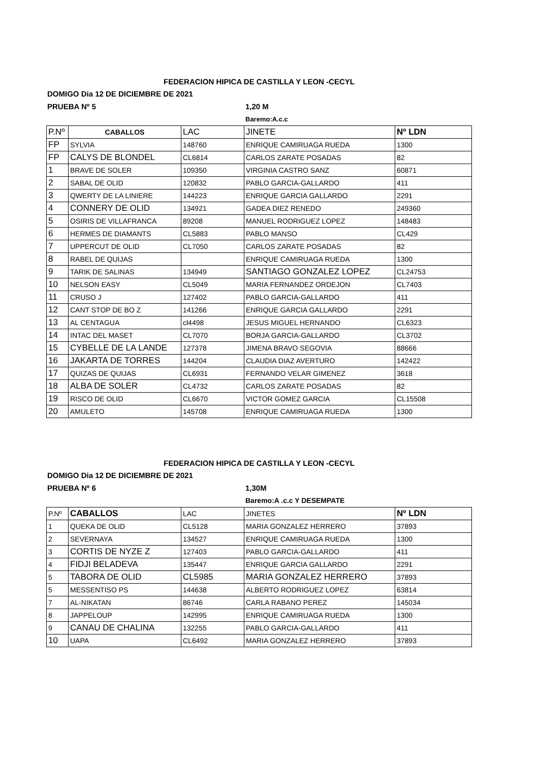FEDERACION HIPICA DE CASTILLA Y LEON -CECYL
DOMIGO Dia 12 DE DICIEMBRE DE 2021
PRUEBA Nº 5 1,20 M
Baremo:A.c.c
| P.Nº | CABALLOS | LAC | JINETE | Nº LDN |
| FP | SYLVIA | 148760 | ENRIQUE CAMIRUAGA RUEDA | 1300 |
| FP | CALYS DE BLONDEL | CL6814 | CARLOS ZARATE POSADAS | 82 |
| 1 | BRAVE DE SOLER | 109350 | VIRGINIA CASTRO SANZ | 60871 |
| 2 | SABAL DE OLID | 120832 | PABLO GARCIA-GALLARDO | 411 |
| 3 | QWERTY DE LA LINIERE | 144223 | ENRIQUE GARCIA GALLARDO | 2291 |
| 4 | CONNERY DE OLID | 134921 | GADEA DIEZ RENEDO | 249360 |
| 5 | OSIRIS DE VILLAFRANCA | 89208 | MANUEL RODRIGUEZ LOPEZ | 148483 |
| 6 | HERMES DE DIAMANTS | CL5883 | PABLO MANSO | CL429 |
| 7 | UPPERCUT DE OLID | CL7050 | CARLOS ZARATE POSADAS | 82 |
| 8 | RABEL DE QUIJAS | | ENRIQUE CAMIRUAGA RUEDA | 1300 |
| 9 | TARIK DE SALINAS | 134949 | SANTIAGO GONZALEZ LOPEZ | CL24753 |
| 10 | NELSON EASY | CL5049 | MARIA FERNANDEZ ORDEJON | CL7403 |
| 11 | CRUSO J | 127402 | PABLO GARCIA-GALLARDO | 411 |
| 12 | CANT STOP DE BO Z | 141266 | ENRIQUE GARCIA GALLARDO | 2291 |
| 13 | AL CENTAGUA | cl4498 | JESUS MIGUEL HERNANDO | CL6323 |
| 14 | INTAC DEL MASET | CL7070 | BORJA GARCIA-GALLARDO | CL3702 |
| 15 | CYBELLE DE LA LANDE | 127378 | JIMENA BRAVO SEGOVIA | 88666 |
| 16 | JAKARTA DE TORRES | 144204 | CLAUDIA DIAZ AVERTURO | 142422 |
| 17 | QUIZAS DE QUIJAS | CL6931 | FERNANDO VELAR GIMENEZ | 3618 |
| 18 | ALBA DE SOLER | CL4732 | CARLOS ZARATE POSADAS | 82 |
| 19 | RISCO DE OLID | CL6670 | VICTOR GOMEZ GARCIA | CL15508 |
| 20 | AMULETO | 145708 | ENRIQUE CAMIRUAGA RUEDA | 1300 |
FEDERACION HIPICA DE CASTILLA Y LEON -CECYL
DOMIGO Dia 12 DE DICIEMBRE DE 2021
PRUEBA Nº 6 1,30M
Baremo:A .c.c Y DESEMPATE
| P.Nº | CABALLOS | LAC | JINETES | Nº LDN |
| 1 | QUEKA DE OLID | CL5128 | MARIA GONZALEZ HERRERO | 37893 |
| 2 | SEVERNAYA | 134527 | ENRIQUE CAMIRUAGA RUEDA | 1300 |
| 3 | CORTIS DE NYZE Z | 127403 | PABLO GARCIA-GALLARDO | 411 |
| 4 | FIDJI BELADEVA | 135447 | ENRIQUE GARCIA GALLARDO | 2291 |
| 5 | TABORA DE OLID | CL5985 | MARIA GONZALEZ HERRERO | 37893 |
| 5 | MESSENTISO PS | 144638 | ALBERTO RODRIGUEZ LOPEZ | 63814 |
| 7 | AL-NIKATAN | 86746 | CARLA RABANO PEREZ | 145034 |
| 8 | JAPPELOUP | 142995 | ENRIQUE CAMIRUAGA RUEDA | 1300 |
| 9 | CANAU DE CHALINA | 132255 | PABLO GARCIA-GALLARDO | 411 |
| 10 | UAPA | CL6492 | MARIA GONZALEZ HERRERO | 37893 |